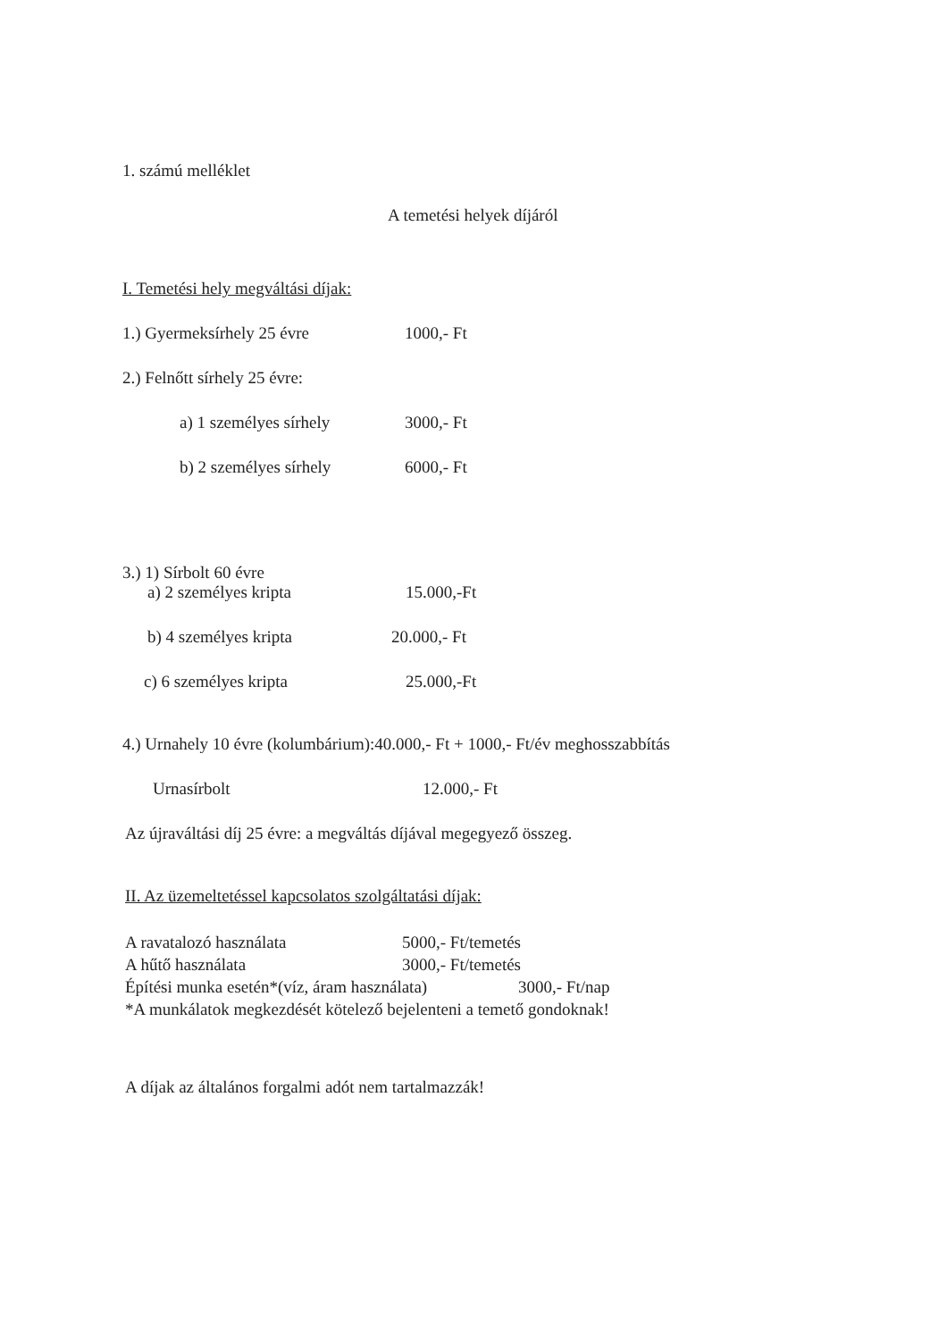1. számú melléklet
A temetési helyek díjáról
I. Temetési hely megváltási díjak:
1.) Gyermeksírhely 25 évre 1000,- Ft
2.) Felnőtt sírhely 25 évre:
a) 1 személyes sírhely 3000,- Ft
b) 2 személyes sírhely 6000,- Ft
3.) 1) Sírbolt 60 évre
a) 2 személyes kripta 15.000,-Ft
b) 4 személyes kripta 20.000,- Ft
c) 6 személyes kripta 25.000,-Ft
4.) Urnahely 10 évre (kolumbárium):40.000,- Ft + 1000,- Ft/év meghosszabbítás
Urnasírbolt 12.000,- Ft
Az újraváltási díj 25 évre: a megváltás díjával megegyező összeg.
II. Az üzemeltetéssel kapcsolatos szolgáltatási díjak:
A ravatalozó használata 5000,- Ft/temetés
A hűtő használata 3000,- Ft/temetés
Építési munka esetén*(víz, áram használata) 3000,- Ft/nap
*A munkálatok megkezdését kötelező bejelenteni a temető gondoknak!
A díjak az általános forgalmi adót nem tartalmazzák!